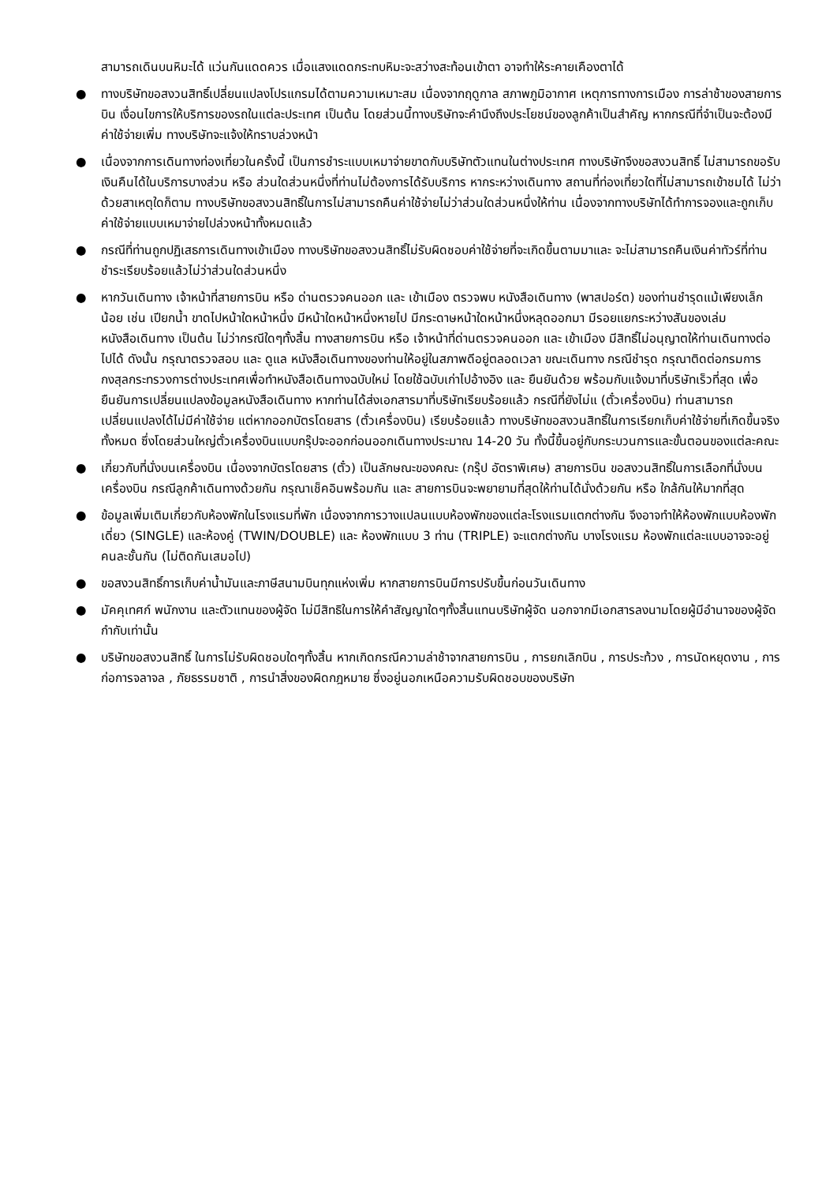สามารถเดินบนหิมะได้ แว่นกันแดดควร เมื่อแสงแดดกระทบหิมะจะสว่างสะท้อนเข้าตา อาจทำให้ระคายเคืองตาได้
● ทางบริษัทขอสงวนสิทธิ์เปลี่ยนแปลงโปรแกรมได้ตามความเหมาะสม เนื่องจากฤดูกาล สภาพภูมิอากาศ เหตุการทางการเมือง การล่าช้าของสายการบิน เงื่อนไขการให้บริการของรถในแต่ละประเทศ เป็นต้น โดยส่วนนี้ทางบริษัทจะคำนึงถึงประโยชน์ของลูกค้าเป็นสำคัญ หากกรณีที่จำเป็นจะต้องมีค่าใช้จ่ายเพิ่ม ทางบริษัทจะแจ้งให้ทราบล่วงหน้า
● เนื่องจากการเดินทางท่องเที่ยวในครั้งนี้ เป็นการชำระแบบเหมาจ่ายขาดกับบริษัทตัวแทนในต่างประเทศ ทางบริษัทจึงขอสงวนสิทธิ์ ไม่สามารถขอรับเงินคืนได้ในบริการบางส่วน หรือ ส่วนใดส่วนหนึ่งที่ท่านไม่ต้องการได้รับบริการ หากระหว่างเดินทาง สถานที่ท่องเที่ยวใดที่ไม่สามารถเข้าชมได้ ไม่ว่าด้วยสาเหตุใดก็ตาม ทางบริษัทขอสงวนสิทธิ์ในการไม่สามารถคืนค่าใช้จ่ายไม่ว่าส่วนใดส่วนหนึ่งให้ท่าน เนื่องจากทางบริษัทได้ทำการจองและถูกเก็บค่าใช้จ่ายแบบเหมาจ่ายไปล่วงหน้าทั้งหมดแล้ว
● กรณีที่ท่านถูกปฏิเสธการเดินทางเข้าเมือง ทางบริษัทขอสงวนสิทธิ์ไม่รับผิดชอบค่าใช้จ่ายที่จะเกิดขึ้นตามมาและ จะไม่สามารถคืนเงินค่าทัวร์ที่ท่านชำระเรียบร้อยแล้วไม่ว่าส่วนใดส่วนหนึ่ง
● หากวันเดินทาง เจ้าหน้าที่สายการบิน หรือ ด่านตรวจคนออก และ เข้าเมือง ตรวจพบ หนังสือเดินทาง (พาสปอร์ต) ของท่านชำรุดแม้เพียงเล็กน้อย เช่น เปียกน้ำ ขาดไปหน้าใดหน้าหนึ่ง มีหน้าใดหน้าหนึ่งหายไป มีกระดาษหน้าใดหน้าหนึ่งหลุดออกมา มีรอยแยกระหว่างสันของเล่มหนังสือเดินทาง เป็นต้น ไม่ว่ากรณีใดๆทั้งสิ้น ทางสายการบิน หรือ เจ้าหน้าที่ด่านตรวจคนออก และ เข้าเมือง มีสิทธิ์ไม่อนุญาตให้ท่านเดินทางต่อไปได้ ดังนั้น กรุณาตรวจสอบ และ ดูแล หนังสือเดินทางของท่านให้อยู่ในสภาพดีอยู่ตลอดเวลา ขณะเดินทาง กรณีชำรุด กรุณาติดต่อกรมการกงสุลกระทรวงการต่างประเทศเพื่อทำหนังสือเดินทางฉบับใหม่ โดยใช้ฉบับเก่าไปอ้างอิง และ ยืนยันด้วย พร้อมกับแจ้งมาที่บริษัทเร็วที่สุด เพื่อยืนยันการเปลี่ยนแปลงข้อมูลหนังสือเดินทาง หากท่านได้ส่งเอกสารมาที่บริษัทเรียบร้อยแล้ว กรณีที่ยังไม่แ (ตั๋วเครื่องบิน) ท่านสามารถเปลี่ยนแปลงได้ไม่มีค่าใช้จ่าย แต่หากออกบัตรโดยสาร (ตั๋วเครื่องบิน) เรียบร้อยแล้ว ทางบริษัทขอสงวนสิทธิ์ในการเรียกเก็บค่าใช้จ่ายที่เกิดขึ้นจริงทั้งหมด ซึ่งโดยส่วนใหญ่ตั๋วเครื่องบินแบบกรุ๊ปจะออกก่อนออกเดินทางประมาณ 14-20 วัน ทั้งนี้ขึ้นอยู่กับกระบวนการและขั้นตอนของแต่ละคณะ
● เกี่ยวกับที่นั่งบนเครื่องบิน เนื่องจากบัตรโดยสาร (ตั๋ว) เป็นลักษณะของคณะ (กรุ๊ป อัตราพิเศษ) สายการบิน ขอสงวนสิทธิ์ในการเลือกที่นั่งบนเครื่องบิน กรณีลูกค้าเดินทางด้วยกัน กรุณาเช็คอินพร้อมกัน และ สายการบินจะพยายามที่สุดให้ท่านได้นั่งด้วยกัน หรือ ใกล้กันให้มากที่สุด
● ข้อมูลเพิ่มเติมเกี่ยวกับห้องพักในโรงแรมที่พัก เนื่องจากการวางแปลนแบบห้องพักของแต่ละโรงแรมแตกต่างกัน จึงอาจทำให้ห้องพักแบบห้องพักเดี่ยว (SINGLE) และห้องคู่ (TWIN/DOUBLE) และ ห้องพักแบบ 3 ท่าน (TRIPLE) จะแตกต่างกัน บางโรงแรม ห้องพักแต่ละแบบอาจจะอยู่คนละชั้นกัน (ไม่ติดกันเสมอไป)
● ขอสงวนสิทธิ์การเก็บค่าน้ำมันและภาษีสนามบินทุกแห่งเพิ่ม หากสายการบินมีการปรับขึ้นก่อนวันเดินทาง
● มัคคุเทศก์ พนักงาน และตัวแทนของผู้จัด ไม่มีสิทธิในการให้คำสัญญาใดๆทั้งสิ้นแทนบริษัทผู้จัด นอกจากมีเอกสารลงนามโดยผู้มีอำนาจของผู้จัดกำกับเท่านั้น
● บริษัทขอสงวนสิทธิ์ ในการไม่รับผิดชอบใดๆทั้งสิ้น หากเกิดกรณีความล่าช้าจากสายการบิน , การยกเลิกบิน , การประท้วง , การนัดหยุดงาน , การก่อการจลาจล , ภัยธรรมชาติ , การนำสิ่งของผิดกฎหมาย ซึ่งอยู่นอกเหนือความรับผิดชอบของบริษัท